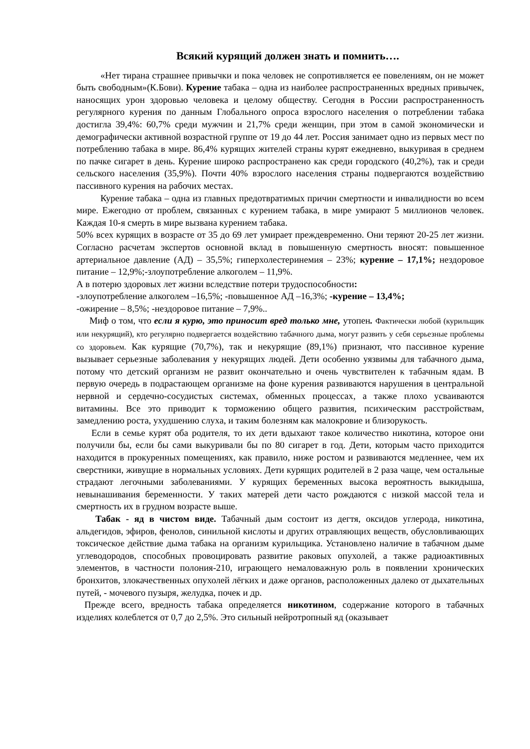Всякий курящий должен знать и помнить….
«Нет тирана страшнее привычки и пока человек не сопротивляется ее повелениям, он не может быть свободным»(К.Бови). Курение табака – одна из наиболее распространенных вредных привычек, наносящих урон здоровью человека и целому обществу. Сегодня в России распространенность регулярного курения по данным Глобального опроса взрослого населения о потреблении табака достигла 39,4%: 60,7% среди мужчин и 21,7% среди женщин, при этом в самой экономически и демографически активной возрастной группе от 19 до 44 лет. Россия занимает одно из первых мест по потреблению табака в мире. 86,4% курящих жителей страны курят ежедневно, выкуривая в среднем по пачке сигарет в день. Курение широко распространено как среди городского (40,2%), так и среди сельского населения (35,9%). Почти 40% взрослого населения страны подвергаются воздействию пассивного курения на рабочих местах.
Курение табака – одна из главных предотвратимых причин смертности и инвалидности во всем мире. Ежегодно от проблем, связанных с курением табака, в мире умирают 5 миллионов человек. Каждая 10-я смерть в мире вызвана курением табака.
50% всех курящих в возрасте от 35 до 69 лет умирает преждевременно. Они теряют 20-25 лет жизни. Согласно расчетам экспертов основной вклад в повышенную смертность вносят: повышенное артериальное давление (АД) – 35,5%; гиперхолестеринемия – 23%; курение – 17,1%; нездоровое питание – 12,9%;-злоупотребление алкоголем – 11,9%.
А в потерю здоровых лет жизни вследствие потери трудоспособности:
-злоупотребление алкоголем –16,5%; -повышенное АД –16,3%; -курение – 13,4%;
-ожирение – 8,5%; -нездоровое питание – 7,9%..
Миф о том, что если я курю, это приносит вред только мне, утопен. Фактически любой (курильщик или некурящий), кто регулярно подвергается воздействию табачного дыма, могут развить у себя серьезные проблемы со здоровьем. Как курящие (70,7%), так и некурящие (89,1%) признают, что пассивное курение вызывает серьезные заболевания у некурящих людей. Дети особенно уязвимы для табачного дыма, потому что детский организм не развит окончательно и очень чувствителен к табачным ядам. В первую очередь в подрастающем организме на фоне курения развиваются нарушения в центральной нервной и сердечно-сосудистых системах, обменных процессах, а также плохо усваиваются витамины. Все это приводит к торможению общего развития, психическим расстройствам, замедлению роста, ухудшению слуха, и таким болезням как малокровие и близорукость.
Если в семье курят оба родителя, то их дети вдыхают такое количество никотина, которое они получили бы, если бы сами выкуривали бы по 80 сигарет в год. Дети, которым часто приходится находится в прокуренных помещениях, как правило, ниже ростом и развиваются медленнее, чем их сверстники, живущие в нормальных условиях. Дети курящих родителей в 2 раза чаще, чем остальные страдают легочными заболеваниями. У курящих беременных высока вероятность выкидыша, невынашивания беременности. У таких матерей дети часто рождаются с низкой массой тела и смертность их в грудном возрасте выше.
Табак - яд в чистом виде. Табачный дым состоит из дегтя, оксидов углерода, никотина, альдегидов, эфиров, фенолов, синильной кислоты и других отравляющих веществ, обусловливающих токсическое действие дыма табака на организм курильщика. Установлено наличие в табачном дыме углеводородов, способных провоцировать развитие раковых опухолей, а также радиоактивных элементов, в частности полония-210, играющего немаловажную роль в появлении хронических бронхитов, злокачественных опухолей лёгких и даже органов, расположенных далеко от дыхательных путей, - мочевого пузыря, желудка, почек и др.
Прежде всего, вредность табака определяется никотином, содержание которого в табачных изделиях колеблется от 0,7 до 2,5%. Это сильный нейротропный яд (оказывает